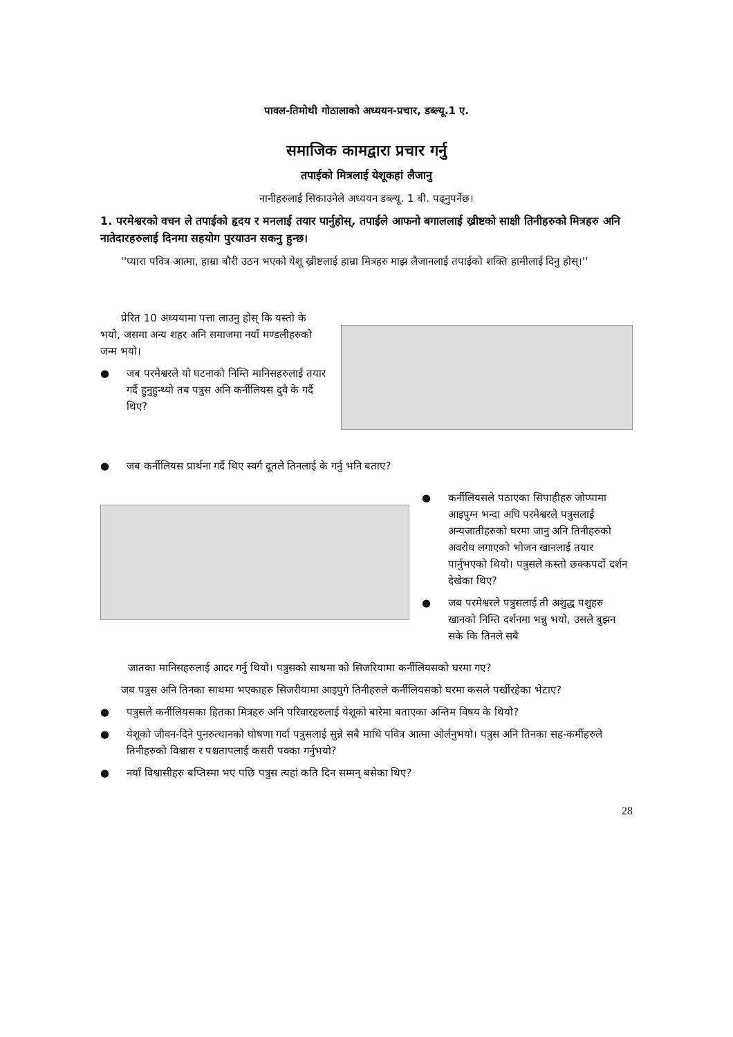पावल-तिमोथी गोठालाको अध्ययन-प्रचार, डब्ल्यू.1 ए.
समाजिक कामद्वारा प्रचार गर्नु
तपाईको मित्रलाई येशूकहां लैजानु
नानीहरुलाई सिकाउनेले अध्ययन डब्ल्यू. 1 बी. पढ्नुपर्नेछ।
1. परमेश्वरको वचन ले तपाईको हृदय र मनलाई तयार पार्नुहोस्, तपाईले आफनो बगाललाई ख्रीष्टको साक्षी तिनीहरुको मित्रहरु अनि नातेदारहरुलाई दिनमा सहयोग पुरयाउन सकनु हुन्छ।
''प्यारा पवित्र आत्मा, हाम्रा बौरी उठन भएको येशू ख्रीष्टलाई हाम्रा मित्रहरु माझ लैजानलाई तपाईको शक्ति हामीलाई दिनु होस्।''
प्रेरित 10 अध्ययामा पत्ता लाउनु होस् कि यस्तो के भयो, जसमा अन्य शहर अनि समाजमा नयाँ मण्डलीहरुको जन्म भयो।
● जब परमेश्वरले यो घटनाको निम्ति मानिसहरुलाई तयार गर्दै हुनुहुन्थ्यो तब पत्रुस अनि कर्नीलियस दुवै के गर्दै थिए?
● जब कर्नीलियस प्रार्थना गर्दै थिए स्वर्ग दूतले तिनलाई के गर्नु भनि बताए?
● कर्नीलियसले पठाएका सिपाहीहरु जोप्पामा आइपुग्न भन्दा अघि परमेश्वरले पत्रुसलाई अन्यजातीहरुको घरमा जानु अनि तिनीहरुको अवरोध लगाएको भोजन खानलाई तयार पार्नुभएको थियो। पत्रुसले कस्तो छक्कपर्दो दर्शन देखेका थिए?
● जब परमेश्वरले पत्रुसलाई ती अशुद्ध पशुहरु खानको निम्ति दर्शनमा भन्नु भयो, उसले बुझन सके कि तिनले सबै
जातका मानिसहरुलाई आदर गर्नु थियो। पत्रुसको साथमा को सिजरियामा कर्नीलियसको घरमा गए?
जब पत्रुस अनि तिनका साथमा भएकाहरु सिजरीयामा आइपुगे तिनीहरुले कर्नीलियसको घरमा कसले पर्खीरहेका भेटाए?
● पत्रुसले कर्नीलियसका हितका मित्रहरु अनि परिवारहरुलाई येशूको बारेमा बताएका अन्तिम विषय के थियो?
● येशूको जीवन-दिने पुनरुत्थानको घोषणा गर्दा पत्रुसलाई सुन्ने सबै माथि पवित्र आत्मा ओर्लनुभयो। पत्रुस अनि तिनका सह-कर्मीहरुले तिनीहरुको विश्वास र पश्चतापलाई कसरी पक्का गर्नुभयो?
● नयाँ विश्वासीहरु बप्तिस्मा भए पछि पत्रुस त्यहां कति दिन सम्मन् बसेका थिए?
28